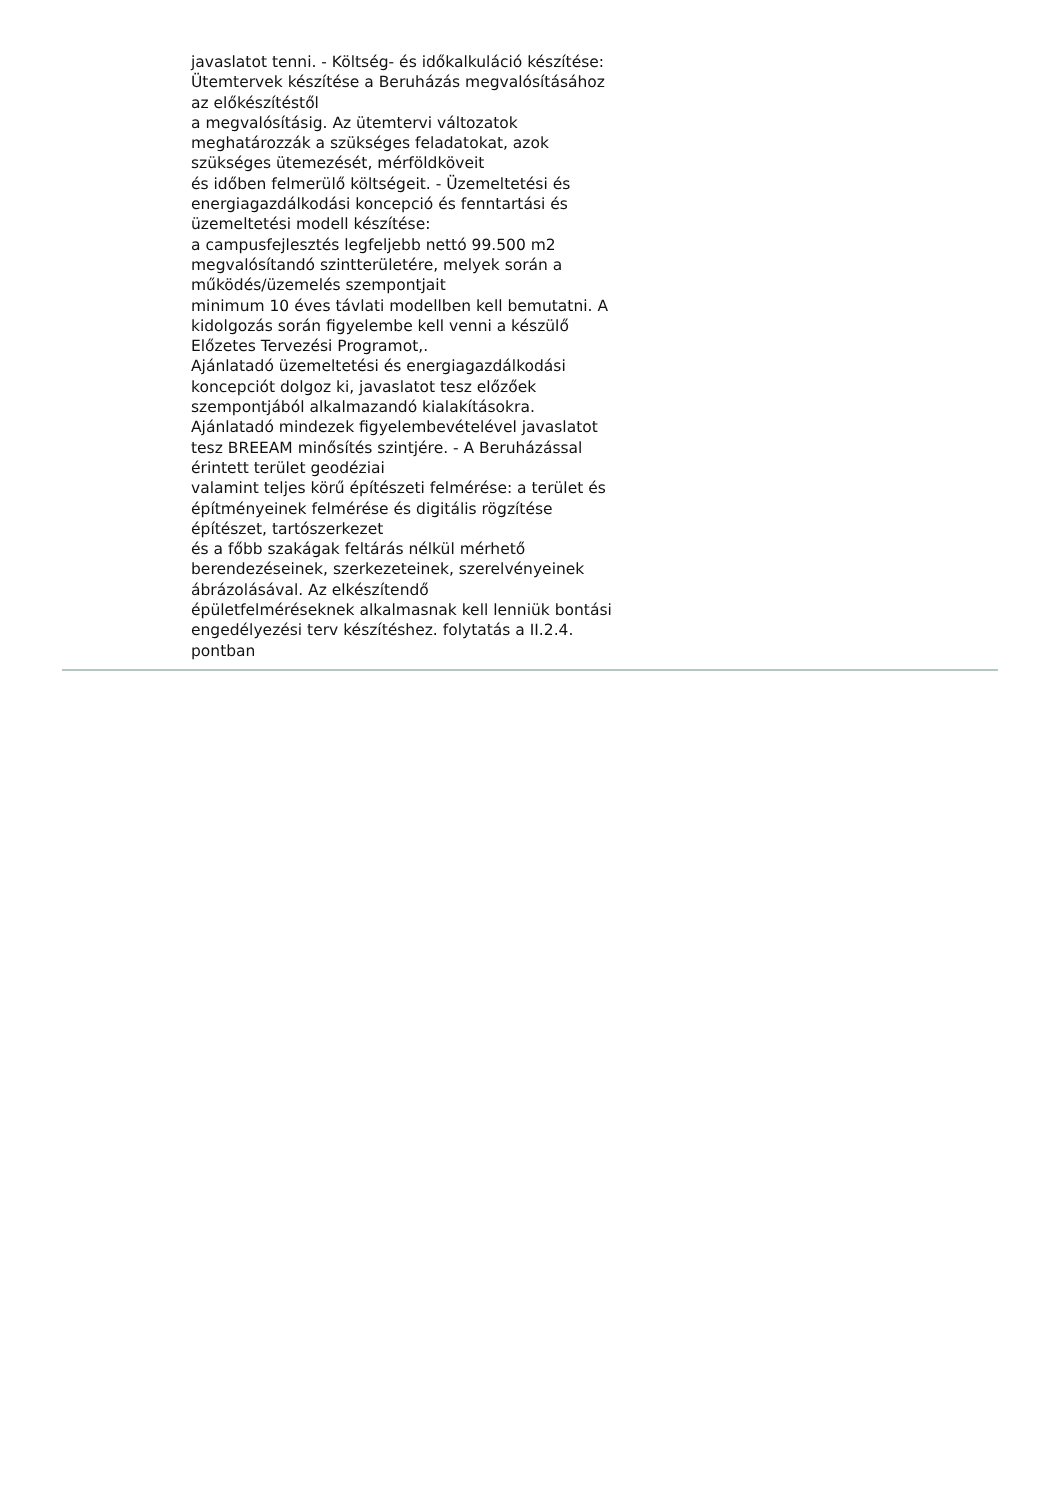javaslatot tenni. - Költség- és időkalkuláció készítése:
Ütemtervek készítése a Beruházás megvalósításához
az előkészítéstől
a megvalósításig. Az ütemtervi változatok
meghatározzák a szükséges feladatokat, azok
szükséges ütemezését, mérföldköveit
és időben felmerülő költségeit. - Üzemeltetési és
energiagazdálkodási koncepció és fenntartási és
üzemeltetési modell készítése:
a campusfejlesztés legfeljebb nettó 99.500 m2
megvalósítandó szintterületére, melyek során a
működés/üzemelés szempontjait
minimum 10 éves távlati modellben kell bemutatni. A
kidolgozás során figyelembe kell venni a készülő
Előzetes Tervezési Programot,.
Ajánlatadó üzemeltetési és energiagazdálkodási
koncepciót dolgoz ki, javaslatot tesz előzőek
szempontjából alkalmazandó kialakításokra.
Ajánlatadó mindezek figyelembevételével javaslatot
tesz BREEAM minősítés szintjére. - A Beruházással
érintett terület geodéziai
valamint teljes körű építészeti felmérése: a terület és
építményeinek felmérése és digitális rögzítése
építészet, tartószerkezet
és a főbb szakágak feltárás nélkül mérhető
berendezéseinek, szerkezeteinek, szerelvényeinek
ábrázolásával. Az elkészítendő
épületfelméréseknek alkalmasnak kell lenniük bontási
engedélyezési terv készítéshez. folytatás a II.2.4.
pontban